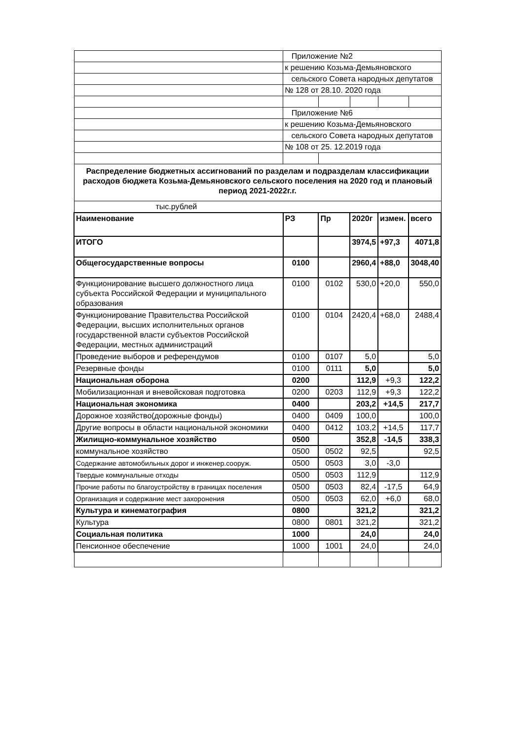| | Приложение №2 | | | | |
| | к решению Козьма-Демьяновского | | | | |
| | сельского Совета народных депутатов | | | | |
| | № 128 от 28.10. 2020 года | | | | |
| | Приложение №6 | | | | |
| | к решению Козьма-Демьяновского | | | | |
| | сельского Совета народных депутатов | | | | |
| | № 108 от 25. 12.2019 года | | | | |
| Распределение бюджетных ассигнований по разделам и подразделам классификации расходов бюджета Козьма-Демьяновского сельского поселения на 2020 год и плановый период 2021-2022г.г. | | | | | |
| тыс.рублей | | | | | |
| Наименование | РЗ | Пр | 2020г | измен. | всего |
| ИТОГО | | | 3974,5 | +97,3 | 4071,8 |
| Общегосударственные вопросы | 0100 | | 2960,4 | +88,0 | 3048,40 |
| Функционирование высшего должностного лица субъекта Российской Федерации и муниципального образования | 0100 | 0102 | 530,0 | +20,0 | 550,0 |
| Функционирование Правительства Российской Федерации, высших исполнительных органов государственной власти субъектов Российской Федерации, местных администраций | 0100 | 0104 | 2420,4 | +68,0 | 2488,4 |
| Проведение выборов и референдумов | 0100 | 0107 | 5,0 | | 5,0 |
| Резервные фонды | 0100 | 0111 | 5,0 | | 5,0 |
| Национальная оборона | 0200 | | 112,9 | +9,3 | 122,2 |
| Мобилизационная и вневойсковая подготовка | 0200 | 0203 | 112,9 | +9,3 | 122,2 |
| Национальная экономика | 0400 | | 203,2 | +14,5 | 217,7 |
| Дорожное хозяйство(дорожные фонды) | 0400 | 0409 | 100,0 | | 100,0 |
| Другие вопросы в области национальной экономики | 0400 | 0412 | 103,2 | +14,5 | 117,7 |
| Жилищно-коммунальное хозяйство | 0500 | | 352,8 | -14,5 | 338,3 |
| коммунальное хозяйство | 0500 | 0502 | 92,5 | | 92,5 |
| Содержание автомобильных дорог и инженер.сооруж. | 0500 | 0503 | 3,0 | -3,0 | |
| Твердые коммунальные отходы | 0500 | 0503 | 112,9 | | 112,9 |
| Прочие работы по благоустройству в границах поселения | 0500 | 0503 | 82,4 | -17,5 | 64,9 |
| Организация и содержание мест захоронения | 0500 | 0503 | 62,0 | +6,0 | 68,0 |
| Культура и кинематография | 0800 | | 321,2 | | 321,2 |
| Культура | 0800 | 0801 | 321,2 | | 321,2 |
| Социальная политика | 1000 | | 24,0 | | 24,0 |
| Пенсионное обеспечение | 1000 | 1001 | 24,0 | | 24,0 |